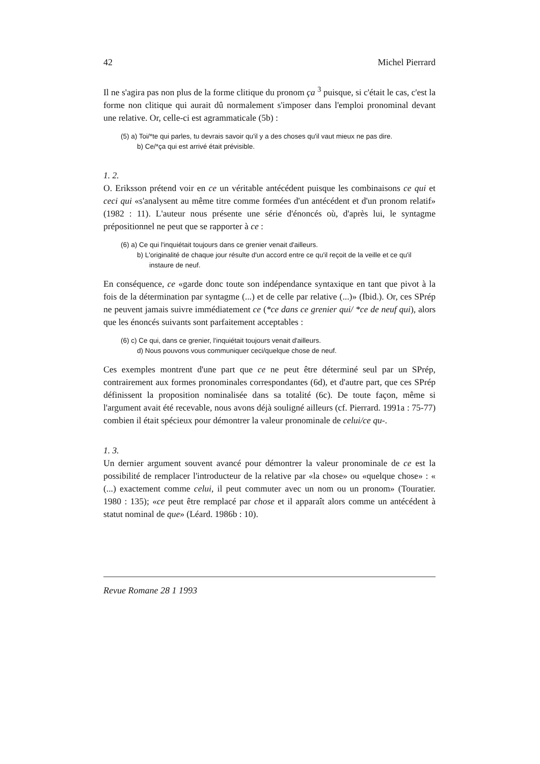42 Michel Pierrard
Il ne s'agira pas non plus de la forme clitique du pronom ça <sup>3</sup> puisque, si c'était le cas, c'est la forme non clitique qui aurait dû normalement s'imposer dans l'emploi pronominal devant une relative. Or, celle-ci est agrammaticale (5b) :
(5) a) Toi/*te qui parles, tu devrais savoir qu'il y a des choses qu'il vaut mieux ne pas dire.
b) Ce/*ça qui est arrivé était prévisible.
1. 2.
O. Eriksson prétend voir en ce un véritable antécédent puisque les combinaisons ce qui et ceci qui «s'analysent au même titre comme formées d'un antécédent et d'un pronom relatif» (1982 : 11). L'auteur nous présente une série d'énoncés où, d'après lui, le syntagme prépositionnel ne peut que se rapporter à ce :
(6) a) Ce qui l'inquiétait toujours dans ce grenier venait d'ailleurs.
b) L'originalité de chaque jour résulte d'un accord entre ce qu'il reçoit de la veille et ce qu'il instaure de neuf.
En conséquence, ce «garde donc toute son indépendance syntaxique en tant que pivot à la fois de la détermination par syntagme (...) et de celle par relative (...)» (Ibid.). Or, ces SPrép ne peuvent jamais suivre immédiatement ce (*ce dans ce grenier qui/ *ce de neuf qui), alors que les énoncés suivants sont parfaitement acceptables :
(6) c) Ce qui, dans ce grenier, l'inquiétait toujours venait d'ailleurs.
d) Nous pouvons vous communiquer ceci/quelque chose de neuf.
Ces exemples montrent d'une part que ce ne peut être déterminé seul par un SPrép, contrairement aux formes pronominales correspondantes (6d), et d'autre part, que ces SPrép définissent la proposition nominalisée dans sa totalité (6c). De toute façon, même si l'argument avait été recevable, nous avons déjà souligné ailleurs (cf. Pierrard. 1991a : 75-77) combien il était spécieux pour démontrer la valeur pronominale de celui/ce qu-.
1. 3.
Un dernier argument souvent avancé pour démontrer la valeur pronominale de ce est la possibilité de remplacer l'introducteur de la relative par «la chose» ou «quelque chose» : « (...) exactement comme celui, il peut commuter avec un nom ou un pronom» (Touratier. 1980 : 135); «ce peut être remplacé par chose et il apparaît alors comme un antécédent à statut nominal de que» (Léard. 1986b : 10).
Revue Romane 28 1 1993